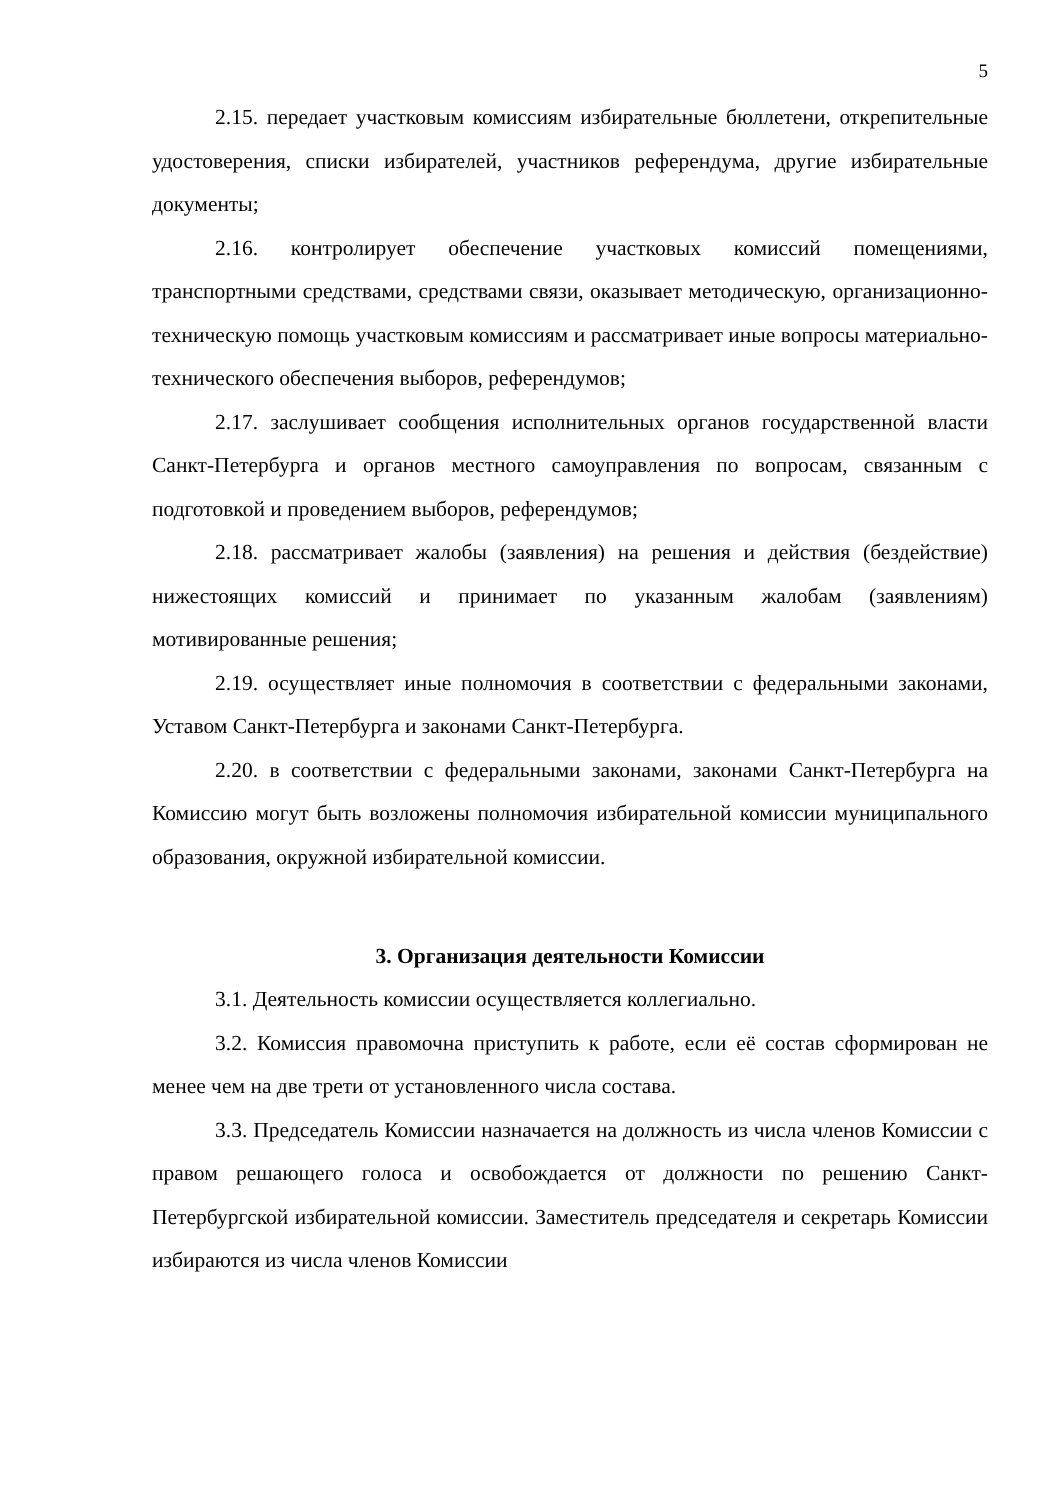5
2.15. передает участковым комиссиям избирательные бюллетени, открепительные удостоверения, списки избирателей, участников референдума, другие избирательные документы;
2.16. контролирует обеспечение участковых комиссий помещениями, транспортными средствами, средствами связи, оказывает методическую, организационно-техническую помощь участковым комиссиям и рассматривает иные вопросы материально-технического обеспечения выборов, референдумов;
2.17. заслушивает сообщения исполнительных органов государственной власти Санкт-Петербурга и органов местного самоуправления по вопросам, связанным с подготовкой и проведением выборов, референдумов;
2.18. рассматривает жалобы (заявления) на решения и действия (бездействие) нижестоящих комиссий и принимает по указанным жалобам (заявлениям) мотивированные решения;
2.19. осуществляет иные полномочия в соответствии с федеральными законами, Уставом Санкт-Петербурга и законами Санкт-Петербурга.
2.20. в соответствии с федеральными законами, законами Санкт-Петербурга на Комиссию могут быть возложены полномочия избирательной комиссии муниципального образования, окружной избирательной комиссии.
3. Организация деятельности Комиссии
3.1. Деятельность комиссии осуществляется коллегиально.
3.2. Комиссия правомочна приступить к работе, если её состав сформирован не менее чем на две трети от установленного числа состава.
3.3. Председатель Комиссии назначается на должность из числа членов Комиссии с правом решающего голоса и освобождается от должности по решению Санкт-Петербургской избирательной комиссии. Заместитель председателя и секретарь Комиссии избираются из числа членов Комиссии